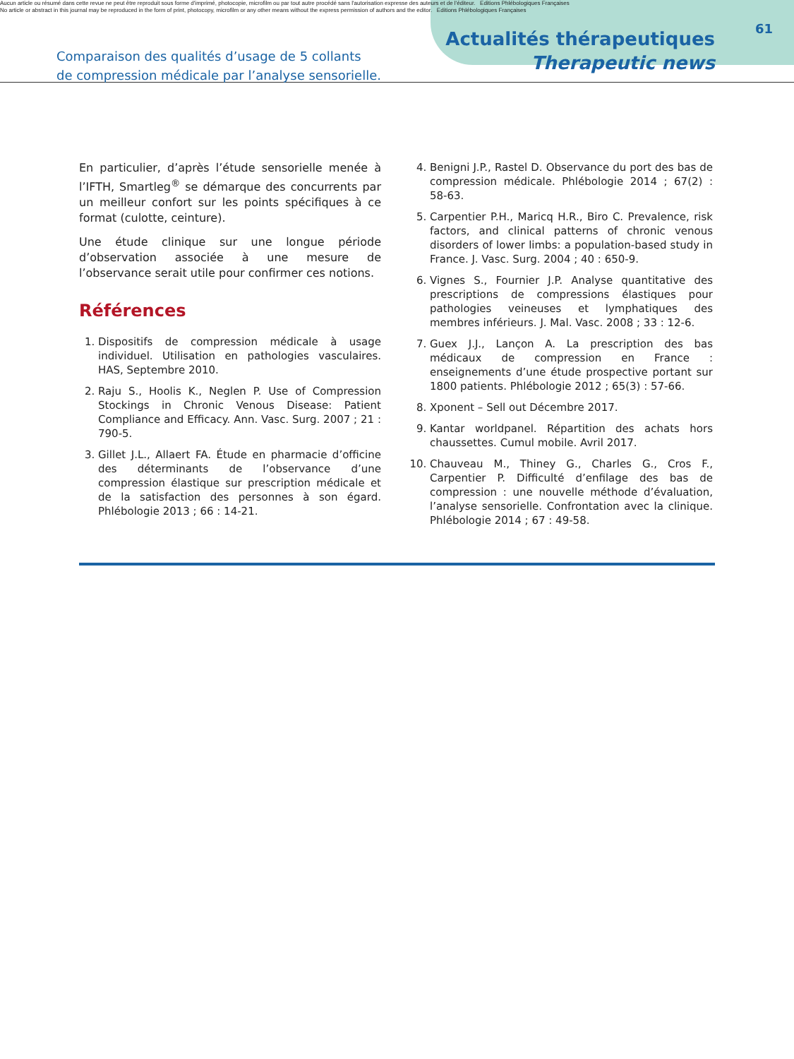Aucun article ou résumé dans cette revue ne peut être reproduit sous forme d'imprimé, photocopie, microfilm ou par tout autre procédé sans l'autorisation expresse des auteurs et de l'éditeur. Editions Phlébologiques Françaises
No article or abstract in this journal may be reproduced in the form of print, photocopy, microfilm or any other means without the express permission of authors and the editor. Editions Phlébologiques Françaises
61
Comparaison des qualités d’usage de 5 collants
de compression médicale par l’analyse sensorielle.
Actualités thérapeutiques
Therapeutic news
En particulier, d’après l’étude sensorielle menée à l’IFTH, Smartleg<sup>®</sup> se démarque des concurrents par un meilleur confort sur les points spécifiques à ce format (culotte, ceinture).
Une étude clinique sur une longue période d’observation associée à une mesure de l’observance serait utile pour confirmer ces notions.
Références
1. Dispositifs de compression médicale à usage individuel. Utilisation en pathologies vasculaires. HAS, Septembre 2010.
2. Raju S., Hoolis K., Neglen P. Use of Compression Stockings in Chronic Venous Disease: Patient Compliance and Efficacy. Ann. Vasc. Surg. 2007 ; 21 : 790-5.
3. Gillet J.L., Allaert FA. Étude en pharmacie d’officine des déterminants de l’observance d’une compression élastique sur prescription médicale et de la satisfaction des personnes à son égard. Phlébologie 2013 ; 66 : 14-21.
4. Benigni J.P., Rastel D. Observance du port des bas de compression médicale. Phlébologie 2014 ; 67(2) : 58-63.
5. Carpentier P.H., Maricq H.R., Biro C. Prevalence, risk factors, and clinical patterns of chronic venous disorders of lower limbs: a population-based study in France. J. Vasc. Surg. 2004 ; 40 : 650-9.
6. Vignes S., Fournier J.P. Analyse quantitative des prescriptions de compressions élastiques pour pathologies veineuses et lymphatiques des membres inférieurs. J. Mal. Vasc. 2008 ; 33 : 12-6.
7. Guex J.J., Lançon A. La prescription des bas médicaux de compression en France : enseignements d’une étude prospective portant sur 1800 patients. Phlébologie 2012 ; 65(3) : 57-66.
8. Xponent – Sell out Décembre 2017.
9. Kantar worldpanel. Répartition des achats hors chaussettes. Cumul mobile. Avril 2017.
10. Chauveau M., Thiney G., Charles G., Cros F., Carpentier P. Difficulté d’enfilage des bas de compression : une nouvelle méthode d’évaluation, l’analyse sensorielle. Confrontation avec la clinique. Phlébologie 2014 ; 67 : 49-58.